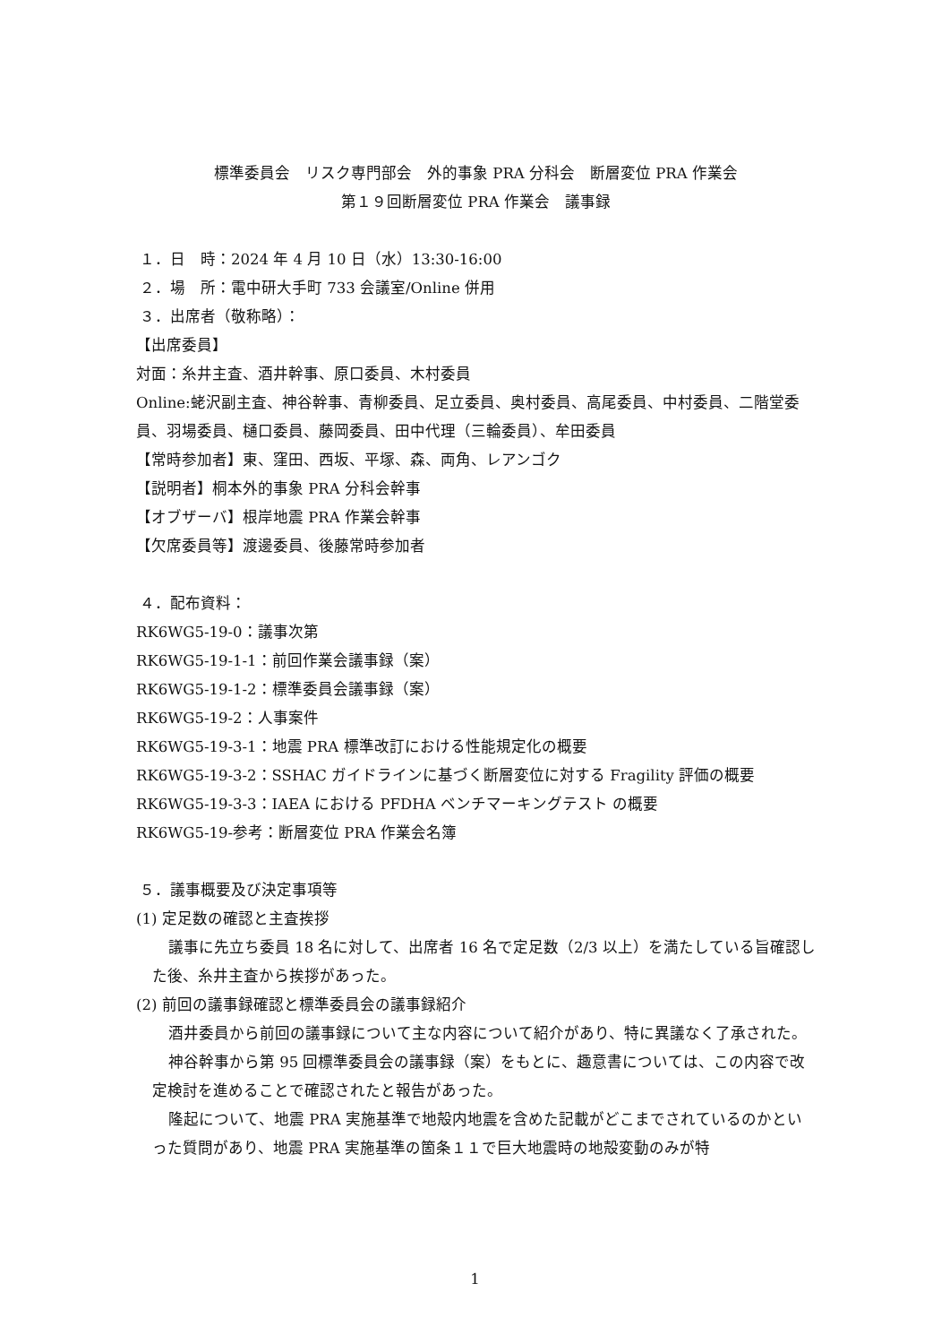標準委員会　リスク専門部会　外的事象 PRA 分科会　断層変位 PRA 作業会
第１９回断層変位 PRA 作業会　議事録
１．日　時：2024 年 4 月 10 日（水）13:30-16:00
２．場　所：電中研大手町 733 会議室/Online 併用
３．出席者（敬称略）：
【出席委員】
対面：糸井主査、酒井幹事、原口委員、木村委員
Online:蛯沢副主査、神谷幹事、青柳委員、足立委員、奥村委員、高尾委員、中村委員、二階堂委員、羽場委員、樋口委員、藤岡委員、田中代理（三輪委員）、牟田委員
【常時参加者】東、窪田、西坂、平塚、森、両角、レアンゴク
【説明者】桐本外的事象 PRA 分科会幹事
【オブザーバ】根岸地震 PRA 作業会幹事
【欠席委員等】渡邊委員、後藤常時参加者
４．配布資料：
RK6WG5-19-0：議事次第
RK6WG5-19-1-1：前回作業会議事録（案）
RK6WG5-19-1-2：標準委員会議事録（案）
RK6WG5-19-2：人事案件
RK6WG5-19-3-1：地震 PRA 標準改訂における性能規定化の概要
RK6WG5-19-3-2：SSHAC ガイドラインに基づく断層変位に対する Fragility 評価の概要
RK6WG5-19-3-3：IAEA における PFDHA ベンチマーキングテスト の概要
RK6WG5-19-参考：断層変位 PRA 作業会名簿
５．議事概要及び決定事項等
(1) 定足数の確認と主査挨拶
議事に先立ち委員 18 名に対して、出席者 16 名で定足数（2/3 以上）を満たしている旨確認した後、糸井主査から挨拶があった。
(2) 前回の議事録確認と標準委員会の議事録紹介
酒井委員から前回の議事録について主な内容について紹介があり、特に異議なく了承された。
神谷幹事から第 95 回標準委員会の議事録（案）をもとに、趣意書については、この内容で改定検討を進めることで確認されたと報告があった。
隆起について、地震 PRA 実施基準で地殻内地震を含めた記載がどこまでされているのかといった質問があり、地震 PRA 実施基準の箇条１１で巨大地震時の地殻変動のみが特
1